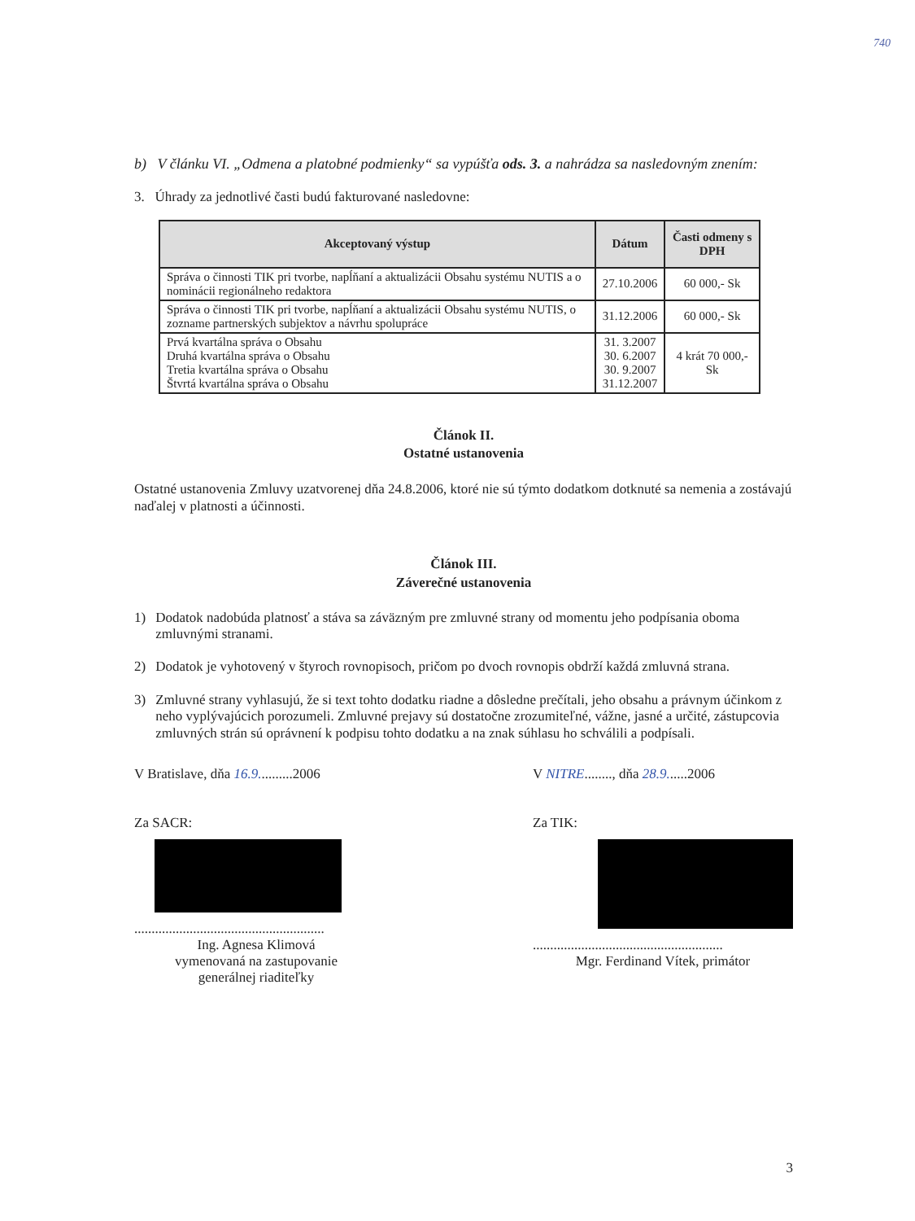740
b) V článku VI. „Odmena a platobné podmienky“ sa vypúšťa ods. 3. a nahrádza sa nasledovným znením:
3. Úhrady za jednotlivé časti budú fakturované nasledovne:
| Akceptovaný výstup | Dátum | Časti odmeny s DPH |
| --- | --- | --- |
| Správa o činnosti TIK pri tvorbe, napĺňaní a aktualizácii Obsahu systému NUTIS a o nominácii regionálneho redaktora | 27.10.2006 | 60 000,- Sk |
| Správa o činnosti TIK pri tvorbe, napĺňaní a aktualizácii Obsahu systému NUTIS, o zozname partnerských subjektov a návrhu spolupráce | 31.12.2006 | 60 000,- Sk |
| Prvá kvartálna správa o Obsahu Druhá kvartálna správa o Obsahu Tretia kvartálna správa o Obsahu Štvrtá kvartálna správa o Obsahu | 31. 3.2007 30. 6.2007 30. 9.2007 31.12.2007 | 4 krát 70 000,- Sk |
Článok II.
Ostatné ustanovenia
Ostatné ustanovenia Zmluvy uzatvorenej dňa 24.8.2006, ktoré nie sú týmto dodatkom dotknuté sa nemenia a zostávajú naďalej v platnosti a účinnosti.
Článok III.
Záverečné ustanovenia
1) Dodatok nadobúda platnosť a stáva sa záväzným pre zmluvné strany od momentu jeho podpísania oboma zmluvnými stranami.
2) Dodatok je vyhotovený v štyroch rovnopisoch, pričom po dvoch rovnopis obdrží každá zmluvná strana.
3) Zmluvné strany vyhlasujú, že si text tohto dodatku riadne a dôsledne prečítali, jeho obsahu a právnym účinkom z neho vyplývajúcich porozumeli. Zmluvné prejavy sú dostatočne zrozumiteľné, vážne, jasné a určité, zástupcovia zmluvných strán sú oprávnení k podpisu tohto dodatku a na znak súhlasu ho schválili a podpísali.
V Bratislave, dňa 16.9..........2006
Za SACR:
.......................................................
Ing. Agnesa Klimová
vymenovaná na zastupovanie
generálnej riaditeľky
V NITRE........, dňa 28.9......2006
Za TIK:
.......................................................
Mgr. Ferdinand Vítek, primátor
3